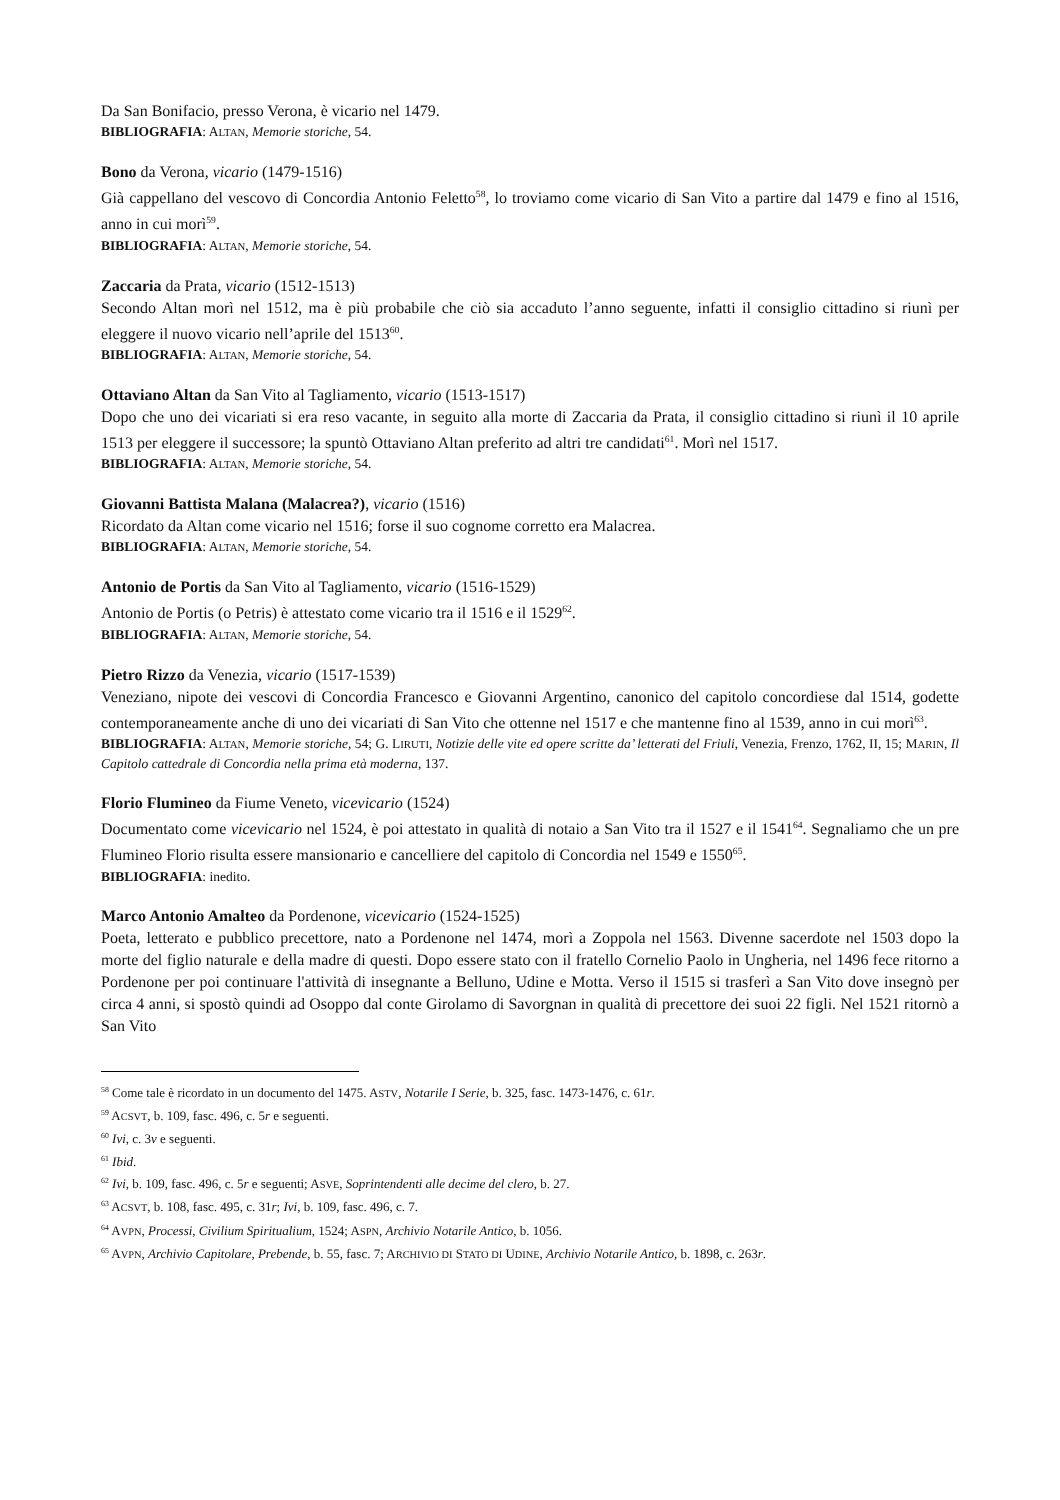Da San Bonifacio, presso Verona, è vicario nel 1479.
BIBLIOGRAFIA: ALTAN, Memorie storiche, 54.
Bono da Verona, vicario (1479-1516)
Già cappellano del vescovo di Concordia Antonio Feletto<sup>58</sup>, lo troviamo come vicario di San Vito a partire dal 1479 e fino al 1516, anno in cui morì<sup>59</sup>.
BIBLIOGRAFIA: ALTAN, Memorie storiche, 54.
Zaccaria da Prata, vicario (1512-1513)
Secondo Altan morì nel 1512, ma è più probabile che ciò sia accaduto l’anno seguente, infatti il consiglio cittadino si riunì per eleggere il nuovo vicario nell’aprile del 1513<sup>60</sup>.
BIBLIOGRAFIA: ALTAN, Memorie storiche, 54.
Ottaviano Altan da San Vito al Tagliamento, vicario (1513-1517)
Dopo che uno dei vicariati si era reso vacante, in seguito alla morte di Zaccaria da Prata, il consiglio cittadino si riunì il 10 aprile 1513 per eleggere il successore; la spuntò Ottaviano Altan preferito ad altri tre candidati<sup>61</sup>. Morì nel 1517.
BIBLIOGRAFIA: ALTAN, Memorie storiche, 54.
Giovanni Battista Malana (Malacrea?), vicario (1516)
Ricordato da Altan come vicario nel 1516; forse il suo cognome corretto era Malacrea.
BIBLIOGRAFIA: ALTAN, Memorie storiche, 54.
Antonio de Portis da San Vito al Tagliamento, vicario (1516-1529)
Antonio de Portis (o Petris) è attestato come vicario tra il 1516 e il 1529<sup>62</sup>.
BIBLIOGRAFIA: ALTAN, Memorie storiche, 54.
Pietro Rizzo da Venezia, vicario (1517-1539)
Veneziano, nipote dei vescovi di Concordia Francesco e Giovanni Argentino, canonico del capitolo concordiese dal 1514, godette contemporaneamente anche di uno dei vicariati di San Vito che ottenne nel 1517 e che mantenne fino al 1539, anno in cui morì<sup>63</sup>.
BIBLIOGRAFIA: ALTAN, Memorie storiche, 54; G. LIRUTI, Notizie delle vite ed opere scritte da’ letterati del Friuli, Venezia, Frenzo, 1762, II, 15; MARIN, Il Capitolo cattedrale di Concordia nella prima età moderna, 137.
Florio Flumineo da Fiume Veneto, vicevicario (1524)
Documentato come vicevicario nel 1524, è poi attestato in qualità di notaio a San Vito tra il 1527 e il 1541<sup>64</sup>. Segnaliamo che un pre Flumineo Florio risulta essere mansionario e cancelliere del capitolo di Concordia nel 1549 e 1550<sup>65</sup>.
BIBLIOGRAFIA: inedito.
Marco Antonio Amalteo da Pordenone, vicevicario (1524-1525)
Poeta, letterato e pubblico precettore, nato a Pordenone nel 1474, morì a Zoppola nel 1563. Divenne sacerdote nel 1503 dopo la morte del figlio naturale e della madre di questi. Dopo essere stato con il fratello Cornelio Paolo in Ungheria, nel 1496 fece ritorno a Pordenone per poi continuare l'attività di insegnante a Belluno, Udine e Motta. Verso il 1515 si trasferì a San Vito dove insegnò per circa 4 anni, si spostò quindi ad Osoppo dal conte Girolamo di Savorgnan in qualità di precettore dei suoi 22 figli. Nel 1521 ritornò a San Vito
<sup>58</sup> Come tale è ricordato in un documento del 1475. ASTV, Notarile I Serie, b. 325, fasc. 1473-1476, c. 61r.
<sup>59</sup> ACSVT, b. 109, fasc. 496, c. 5r e seguenti.
<sup>60</sup> Ivi, c. 3v e seguenti.
<sup>61</sup> Ibid.
<sup>62</sup> Ivi, b. 109, fasc. 496, c. 5r e seguenti; ASVE, Soprintendenti alle decime del clero, b. 27.
<sup>63</sup> ACSVT, b. 108, fasc. 495, c. 31r; Ivi, b. 109, fasc. 496, c. 7.
<sup>64</sup> AVPN, Processi, Civilium Spiritualium, 1524; ASPN, Archivio Notarile Antico, b. 1056.
<sup>65</sup> AVPN, Archivio Capitolare, Prebende, b. 55, fasc. 7; ARCHIVIO DI STATO DI UDINE, Archivio Notarile Antico, b. 1898, c. 263r.